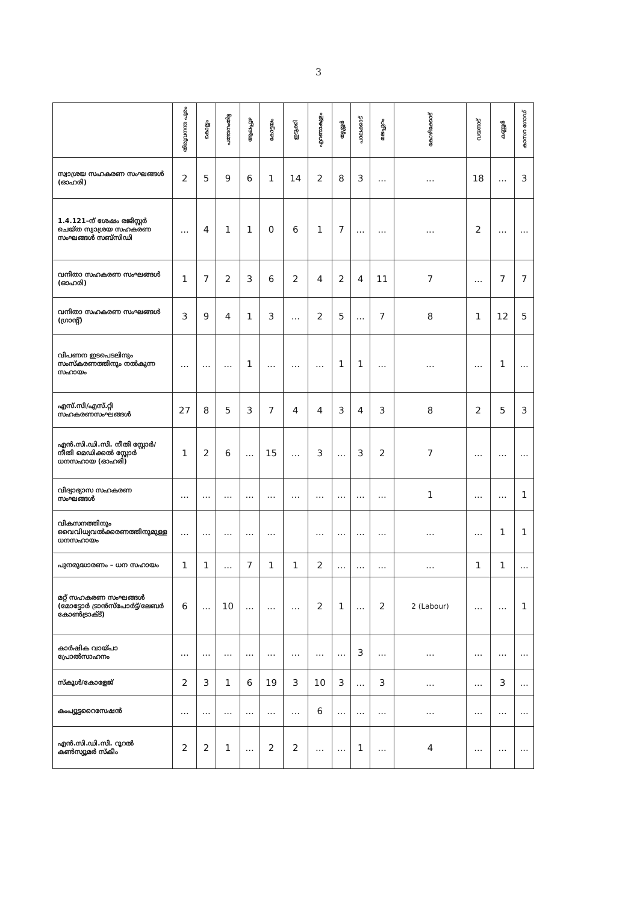3
| | തിരുവനന്ത പുരം | കൊല്ലം | പത്തനംതിട്ട | ആലപ്പുഴ | കോട്ടയം | ഇടുക്കി | എറണാകുളം | തൃശ്ശൂർ | പാലക്കാട് | മലപ്പുറം | കോഴിക്കോട് | വയനാട് | കണ്ണൂർ | കാസറ ഗോഡ് |
| --- | --- | --- | --- | --- | --- | --- | --- | --- | --- | --- | --- | --- | --- | --- |
| സ്വാശ്രയ സഹകരണ സംഘങ്ങൾ (ഓഹരി) | 2 | 5 | 9 | 6 | 1 | 14 | 2 | 8 | 3 | ... | ... | 18 | ... | 3 |
| 1.4.121–ന് ശേഷം രജിസ്റ്റർ ചെയ്ത സ്വാശ്രയ സഹകരണ സംഘങ്ങൾ സബ്സിഡി | ... | 4 | 1 | 1 | 0 | 6 | 1 | 7 | ... | ... | ... | 2 | ... | ... |
| വനിതാ സഹകരണ സംഘങ്ങൾ (ഓഹരി) | 1 | 7 | 2 | 3 | 6 | 2 | 4 | 2 | 4 | 11 | 7 | ... | 7 | 7 |
| വനിതാ സഹകരണ സംഘങ്ങൾ (ഗ്രാന്റ്) | 3 | 9 | 4 | 1 | 3 | ... | 2 | 5 | ... | 7 | 8 | 1 | 12 | 5 |
| വിപണന ഇടപെടലിനും സംസ്കരണത്തിനും നൽകുന്ന സഹായം | ... | ... | ... | 1 | ... | ... | ... | 1 | 1 | ... | ... | ... | 1 | ... |
| എസ്.സി/എസ്.റ്റി സഹകരണസംഘങ്ങൾ | 27 | 8 | 5 | 3 | 7 | 4 | 4 | 3 | 4 | 3 | 8 | 2 | 5 | 3 |
| എൻ.സി.ഡി.സി. നീതി സ്റ്റോർ/നീതി മെഡിക്കൽ സ്റ്റോർ ധനസഹായ (ഓഹരി) | 1 | 2 | 6 | ... | 15 | ... | 3 | ... | 3 | 2 | 7 | ... | ... | ... |
| വിദ്യാഭ്യാസ സഹകരണ സംഘങ്ങൾ | ... | ... | ... | ... | ... | ... | ... | ... | ... | ... | 1 | ... | ... | 1 |
| വികസനത്തിനും വൈവിധ്യവൽക്കരണത്തിനുമുള്ള ധനസഹായം | ... | ... | ... | ... | ... | | ... | ... | ... | ... | ... | ... | 1 | 1 |
| പുനരുദ്ധാരണം – ധന സഹായം | 1 | 1 | ... | 7 | 1 | 1 | 2 | ... | ... | ... | ... | 1 | 1 | ... |
| മറ്റ് സഹകരണ സംഘങ്ങൾ (മോട്ടോർ ട്രാൻസ്പോർട്ട്/ലേബർ കോൺട്രാക്ട്) | 6 | ... | 10 | ... | ... | ... | 2 | 1 | ... | 2 | 2 (Labour) | ... | ... | 1 |
| കാർഷിക വായ്പാ പ്രോൽസാഹനം | ... | ... | ... | ... | ... | ... | ... | ... | 3 | ... | ... | ... | ... | ... |
| സ്കൂൾ/കോളേജ് | 2 | 3 | 1 | 6 | 19 | 3 | 10 | 3 | ... | 3 | ... | ... | 3 | ... |
| കംപ്യൂട്ടറൈസേഷൻ | ... | ... | ... | ... | ... | ... | 6 | ... | ... | ... | ... | ... | ... | ... |
| എൻ.സി.ഡി.സി. റൂറൽ കൺസ്യൂമർ സ്കീം | 2 | 2 | 1 | ... | 2 | 2 | ... | ... | 1 | ... | 4 | ... | ... | ... |